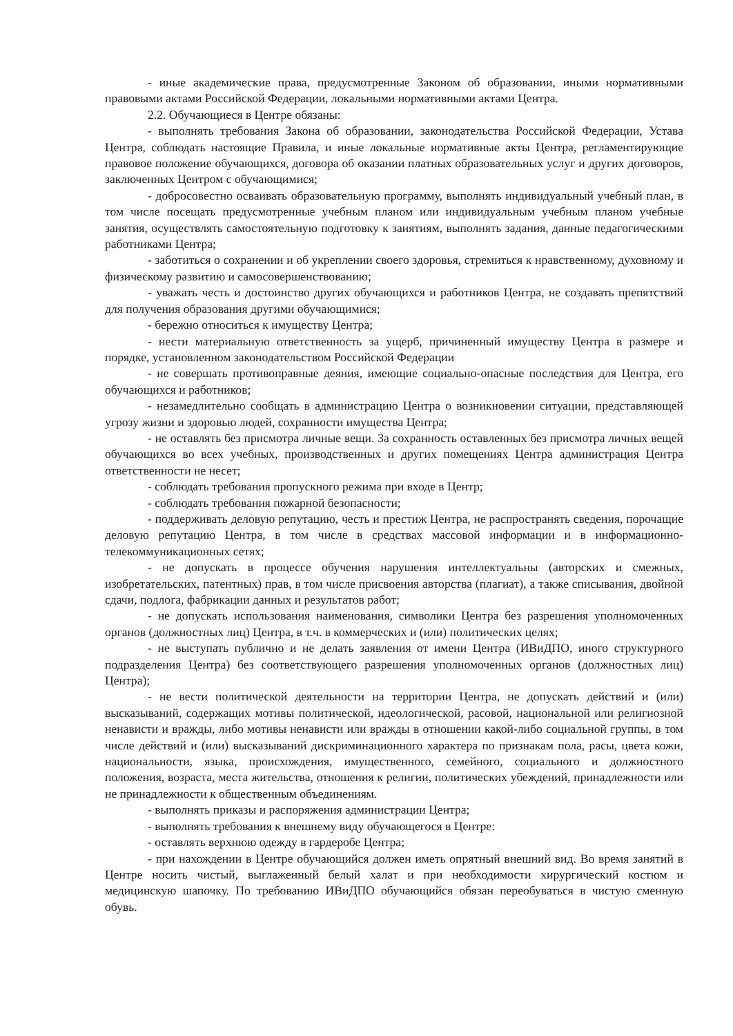- иные академические права, предусмотренные Законом об образовании, иными нормативными правовыми актами Российской Федерации, локальными нормативными актами Центра.
2.2. Обучающиеся в Центре обязаны:
- выполнять требования Закона об образовании, законодательства Российской Федерации, Устава Центра, соблюдать настоящие Правила, и иные локальные нормативные акты Центра, регламентирующие правовое положение обучающихся, договора об оказании платных образовательных услуг и других договоров, заключенных Центром с обучающимися;
- добросовестно осваивать образовательную программу, выполнять индивидуальный учебный план, в том числе посещать предусмотренные учебным планом или индивидуальным учебным планом учебные занятия, осуществлять самостоятельную подготовку к занятиям, выполнять задания, данные педагогическими работниками Центра;
- заботиться о сохранении и об укреплении своего здоровья, стремиться к нравственному, духовному и физическому развитию и самосовершенствованию;
- уважать честь и достоинство других обучающихся и работников Центра, не создавать препятствий для получения образования другими обучающимися;
- бережно относиться к имуществу Центра;
- нести материальную ответственность за ущерб, причиненный имуществу Центра в размере и порядке, установленном законодательством Российской Федерации
- не совершать противоправные деяния, имеющие социально-опасные последствия для Центра, его обучающихся и работников;
- незамедлительно сообщать в администрацию Центра о возникновении ситуации, представляющей угрозу жизни и здоровью людей, сохранности имущества Центра;
- не оставлять без присмотра личные вещи. За сохранность оставленных без присмотра личных вещей обучающихся во всех учебных, производственных и других помещениях Центра администрация Центра ответственности не несет;
- соблюдать требования пропускного режима при входе в Центр;
- соблюдать требования пожарной безопасности;
- поддерживать деловую репутацию, честь и престиж Центра, не распространять сведения, порочащие деловую репутацию Центра, в том числе в средствах массовой информации и в информационно-телекоммуникационных сетях;
- не допускать в процессе обучения нарушения интеллектуальны (авторских и смежных, изобретательских, патентных) прав, в том числе присвоения авторства (плагиат), а также списывания, двойной сдачи, подлога, фабрикации данных и результатов работ;
- не допускать использования наименования, символики Центра без разрешения уполномоченных органов (должностных лиц) Центра, в т.ч. в коммерческих и (или) политических целях;
- не выступать публично и не делать заявления от имени Центра (ИВиДПО, иного структурного подразделения Центра) без соответствующего разрешения уполномоченных органов (должностных лиц) Центра);
- не вести политической деятельности на территории Центра, не допускать действий и (или) высказываний, содержащих мотивы политической, идеологической, расовой, национальной или религиозной ненависти и вражды, либо мотивы ненависти или вражды в отношении какой-либо социальной группы, в том числе действий и (или) высказываний дискриминационного характера по признакам пола, расы, цвета кожи, национальности, языка, происхождения, имущественного, семейного, социального и должностного положения, возраста, места жительства, отношения к религии, политических убеждений, принадлежности или не принадлежности к общественным объединениям.
- выполнять приказы и распоряжения администрации Центра;
- выполнять требования к внешнему виду обучающегося в Центре:
- оставлять верхнюю одежду в гардеробе Центра;
- при нахождении в Центре обучающийся должен иметь опрятный внешний вид. Во время занятий в Центре носить чистый, выглаженный белый халат и при необходимости хирургический костюм и медицинскую шапочку. По требованию ИВиДПО обучающийся обязан переобуваться в чистую сменную обувь.